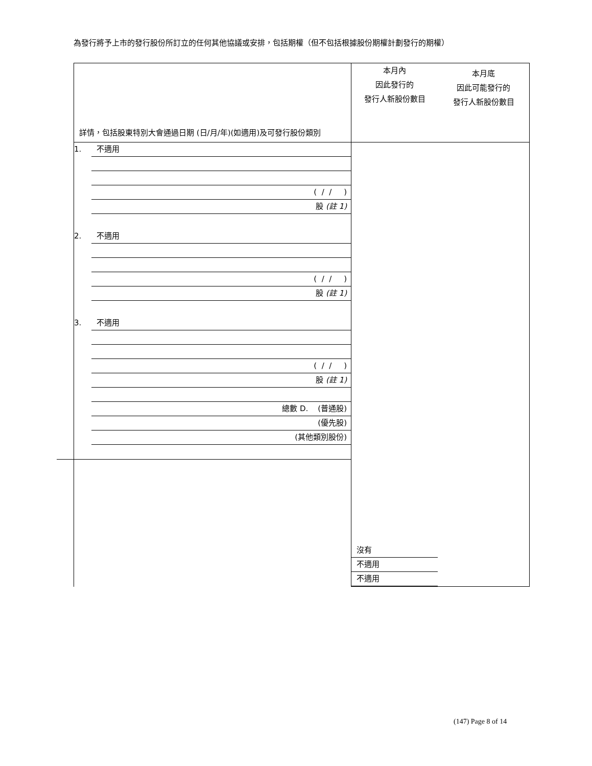為發行將予上市的發行股份所訂立的任何其他協議或安排，包括期權（但不包括根據股份期權計劃發行的期權）
| 詳情，包括股東特別大會通過日期 (日/月/年)(如適用)及可發行股份類別 | 本月內 因此發行的 發行人新股份數目 本月底 因此可能發行的 發行人新股份數目 | | |
| 1. 不適用 ( / / ) 股 (註 1) 2. 不適用 ( / / ) 股 (註 1) 3. 不適用 ( / / ) 股 (註 1) 總數 D. (普通股) (優先股) (其他類別股份) | 沒有 不適用 不適用 | | |
(147) Page 8 of 14